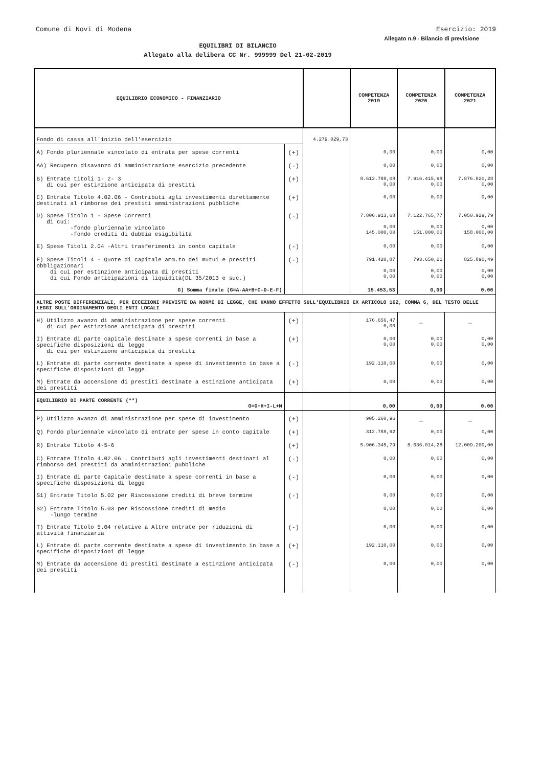Comune di Novi di Modena Esercizio: 2019
Allegato n.9 - Bilancio di previsione
EQUILIBRI DI BILANCIO
Allegato alla delibera CC Nr. 999999 Del 21-02-2019
| EQUILIBRIO ECONOMICO - FINANZIARIO | | | COMPETENZA 2019 | COMPETENZA 2020 | COMPETENZA 2021 |
| --- | --- | --- | --- | --- | --- |
| Fondo di cassa all'inizio dell'esercizio | | 4.279.029,73 | | | |
| A) Fondo pluriennale vincolato di entrata per spese correnti | (+) | | 0,00 | 0,00 | 0,00 |
| AA) Recupero disavanzo di amministrazione esercizio precedente | (-) | | 0,00 | 0,00 | 0,00 |
| B) Entrate titoli 1- 2- 3 di cui per estinzione anticipata di prestiti | (+) | | 8.613.788,08 0,00 | 7.916.415,98 0,00 | 7.876.820,28 0,00 |
| C) Entrate Titolo 4.02.06 - Contributi agli investimenti direttamente destinati al rimborso dei prestiti amministrazioni pubbliche | (+) | | 0,00 | 0,00 | 0,00 |
| D) Spese Titolo 1 - Spese Correnti di cui: -fondo pluriennale vincolato -fondo crediti di dubbia esigibilità | (-) | | 7.806.913,68 0,00 145.000,00 | 7.122.765,77 0,00 151.000,00 | 7.050.929,79 0,00 158.000,00 |
| E) Spese Titoli 2.04 -Altri trasferimenti in conto capitale | (-) | | 0,00 | 0,00 | 0,00 |
| F) Spese Titoli 4 - Quote di capitale amm.to dei mutui e prestiti obbligazionari di cui per estinzione anticipata di prestiti di cui Fondo anticipazioni di liquidità(DL 35/2013 e suc.) | (-) | | 791.420,87 0,00 0,00 | 793.650,21 0,00 0,00 | 825.890,49 0,00 0,00 |
| G) Somma finale (G=A-AA+B+C-D-E-F) | | | 15.453,53 | 0,00 | 0,00 |
| ALTRE POSTE DIFFERENZIALI, PER ECCEZIONI PREVISTE DA NORME DI LEGGE, CHE HANNO EFFETTO SULL'EQUILIBRIO EX ARTICOLO 162, COMMA 6, DEL TESTO DELLE LEGGI SULL'ORDINAMENTO DEGLI ENTI LOCALI | | | | | |
| H) Utilizzo avanzo di amministrazione per spese correnti di cui per estinzione anticipata di prestiti | (+) | | 176.656,47 0,00 | _ | _ |
| I) Entrate di parte capitale destinate a spese correnti in base a specifiche disposizioni di legge di cui per estinzione anticipata di prestiti | (+) | | 0,00 0,00 | 0,00 0,00 | 0,00 0,00 |
| L) Entrate di parte corrente destinate a spese di investimento in base a specifiche disposizioni di legge | (-) | | 192.110,00 | 0,00 | 0,00 |
| M) Entrate da accensione di prestiti destinate a estinzione anticipata dei prestiti | (+) | | 0,00 | 0,00 | 0,00 |
| EQUILIBRIO DI PARTE CORRENTE (**) O=G+H+I-L+M | | | 0,00 | 0,00 | 0,00 |
| P) Utilizzo avanzo di amministrazione per spese di investimento | (+) | | 905.260,96 | _ | _ |
| Q) Fondo pluriennale vincolato di entrate per spese in conto capitale | (+) | | 312.788,92 | 0,00 | 0,00 |
| R) Entrate Titolo 4-5-6 | (+) | | 5.906.345,79 | 8.636.014,28 | 12.009.200,00 |
| C) Entrate Titolo 4.02.06 . Contributi agli investimenti destinati al rimborso dei prestiti da amministrazioni pubbliche | (-) | | 0,00 | 0,00 | 0,00 |
| I) Entrate di parte Capitale destinate a spese correnti in base a specifiche disposizioni di legge | (-) | | 0,00 | 0,00 | 0,00 |
| S1) Entrate Titolo 5.02 per Riscossione crediti di breve termine | (-) | | 0,00 | 0,00 | 0,00 |
| S2) Entrate Titolo 5.03 per Riscossione crediti di medio -lungo termine | | | 0,00 | 0,00 | 0,00 |
| T) Entrate Titolo 5.04 relative a Altre entrate per riduzioni di attività finanziaria | (-) | | 0,00 | 0,00 | 0,00 |
| L) Entrate di parte corrente destinate a spese di investimento in base a specifiche disposizioni di legge | (+) | | 192.110,00 | 0,00 | 0,00 |
| M) Entrate da accensione di prestiti destinate a estinzione anticipata dei prestiti | (-) | | 0,00 | 0,00 | 0,00 |